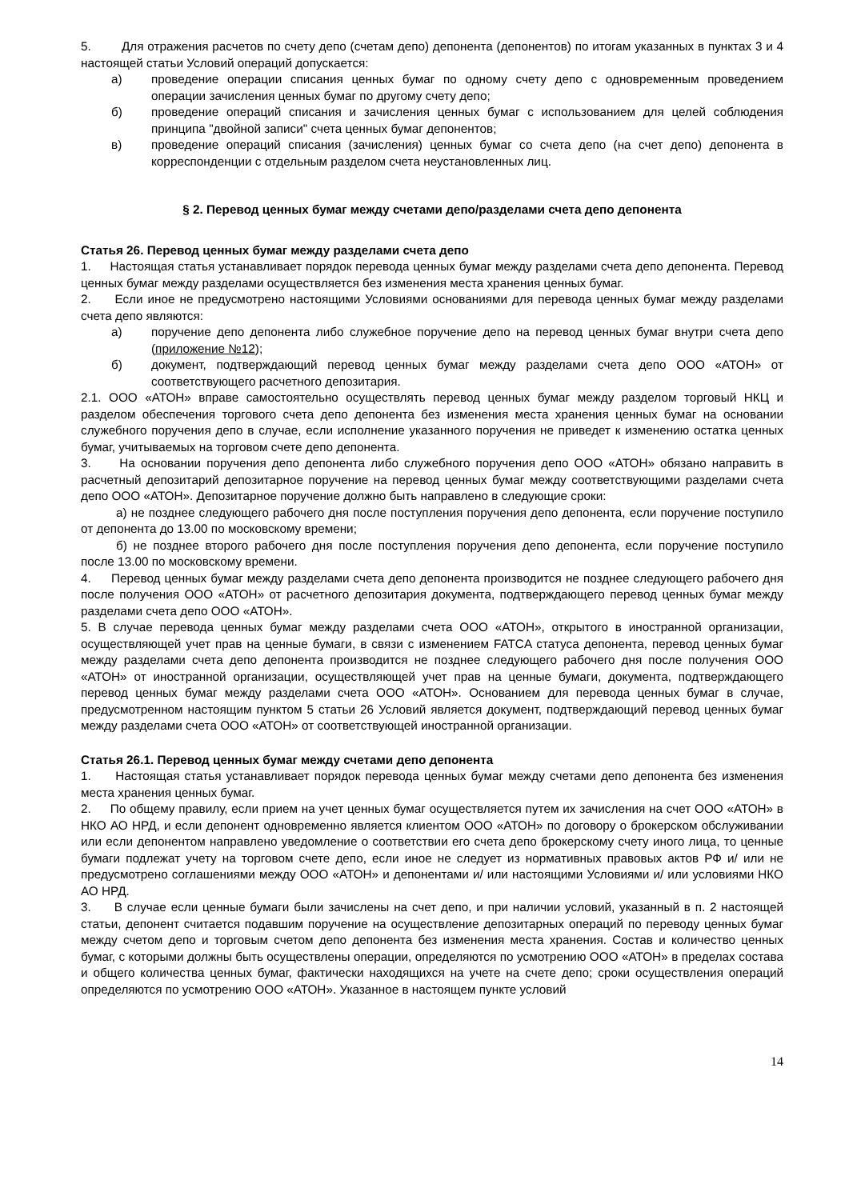5. Для отражения расчетов по счету депо (счетам депо) депонента (депонентов) по итогам указанных в пунктах 3 и 4 настоящей статьи Условий операций допускается:
а) проведение операции списания ценных бумаг по одному счету депо с одновременным проведением операции зачисления ценных бумаг по другому счету депо;
б) проведение операций списания и зачисления ценных бумаг с использованием для целей соблюдения принципа "двойной записи" счета ценных бумаг депонентов;
в) проведение операций списания (зачисления) ценных бумаг со счета депо (на счет депо) депонента в корреспонденции с отдельным разделом счета неустановленных лиц.
§ 2. Перевод ценных бумаг между счетами депо/разделами счета депо депонента
Статья 26. Перевод ценных бумаг между разделами счета депо
1. Настоящая статья устанавливает порядок перевода ценных бумаг между разделами счета депо депонента. Перевод ценных бумаг между разделами осуществляется без изменения места хранения ценных бумаг.
2. Если иное не предусмотрено настоящими Условиями основаниями для перевода ценных бумаг между разделами счета депо являются:
а) поручение депо депонента либо служебное поручение депо на перевод ценных бумаг внутри счета депо (приложение №12);
б) документ, подтверждающий перевод ценных бумаг между разделами счета депо ООО «АТОН» от соответствующего расчетного депозитария.
2.1. ООО «АТОН» вправе самостоятельно осуществлять перевод ценных бумаг между разделом торговый НКЦ и разделом обеспечения торгового счета депо депонента без изменения места хранения ценных бумаг на основании служебного поручения депо в случае, если исполнение указанного поручения не приведет к изменению остатка ценных бумаг, учитываемых на торговом счете депо депонента.
3. На основании поручения депо депонента либо служебного поручения депо ООО «АТОН» обязано направить в расчетный депозитарий депозитарное поручение на перевод ценных бумаг между соответствующими разделами счета депо ООО «АТОН». Депозитарное поручение должно быть направлено в следующие сроки:
а) не позднее следующего рабочего дня после поступления поручения депо депонента, если поручение поступило от депонента до 13.00 по московскому времени;
б) не позднее второго рабочего дня после поступления поручения депо депонента, если поручение поступило после 13.00 по московскому времени.
4. Перевод ценных бумаг между разделами счета депо депонента производится не позднее следующего рабочего дня после получения ООО «АТОН» от расчетного депозитария документа, подтверждающего перевод ценных бумаг между разделами счета депо ООО «АТОН».
5. В случае перевода ценных бумаг между разделами счета ООО «АТОН», открытого в иностранной организации, осуществляющей учет прав на ценные бумаги, в связи с изменением FATCA статуса депонента, перевод ценных бумаг между разделами счета депо депонента производится не позднее следующего рабочего дня после получения ООО «АТОН» от иностранной организации, осуществляющей учет прав на ценные бумаги, документа, подтверждающего перевод ценных бумаг между разделами счета ООО «АТОН». Основанием для перевода ценных бумаг в случае, предусмотренном настоящим пунктом 5 статьи 26 Условий является документ, подтверждающий перевод ценных бумаг между разделами счета ООО «АТОН» от соответствующей иностранной организации.
Статья 26.1. Перевод ценных бумаг между счетами депо депонента
1. Настоящая статья устанавливает порядок перевода ценных бумаг между счетами депо депонента без изменения места хранения ценных бумаг.
2. По общему правилу, если прием на учет ценных бумаг осуществляется путем их зачисления на счет ООО «АТОН» в НКО АО НРД, и если депонент одновременно является клиентом ООО «АТОН» по договору о брокерском обслуживании или если депонентом направлено уведомление о соответствии его счета депо брокерскому счету иного лица, то ценные бумаги подлежат учету на торговом счете депо, если иное не следует из нормативных правовых актов РФ и/ или не предусмотрено соглашениями между ООО «АТОН» и депонентами и/ или настоящими Условиями и/ или условиями НКО АО НРД.
3. В случае если ценные бумаги были зачислены на счет депо, и при наличии условий, указанный в п. 2 настоящей статьи, депонент считается подавшим поручение на осуществление депозитарных операций по переводу ценных бумаг между счетом депо и торговым счетом депо депонента без изменения места хранения. Состав и количество ценных бумаг, с которыми должны быть осуществлены операции, определяются по усмотрению ООО «АТОН» в пределах состава и общего количества ценных бумаг, фактически находящихся на учете на счете депо; сроки осуществления операций определяются по усмотрению ООО «АТОН». Указанное в настоящем пункте условий
14